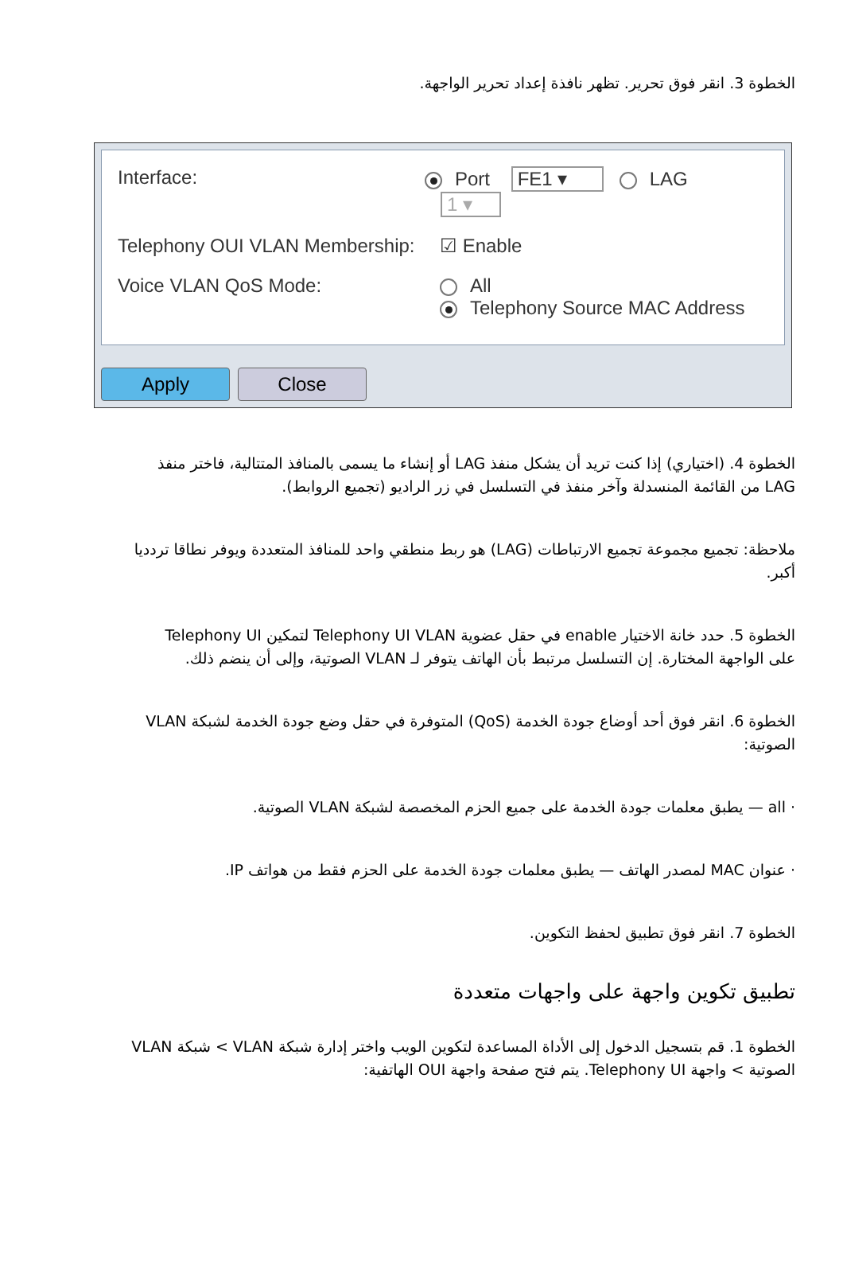الخطوة 3. انقر فوق تحرير. تظهر نافذة إعداد تحرير الواجهة.
Interface: Port FE1 ▾ LAG 1 ▾
Telephony OUI VLAN Membership: ☑ Enable
Voice VLAN QoS Mode: All
Telephony Source MAC Address
Apply Close
الخطوة 4. (اختياري) إذا كنت تريد أن يشكل منفذ LAG أو إنشاء ما يسمى بالمنافذ المتتالية، فاختر منفذ LAG من القائمة المنسدلة وآخر منفذ في التسلسل في زر الراديو (تجميع الروابط).
ملاحظة: تجميع مجموعة تجميع الارتباطات (LAG) هو ربط منطقي واحد للمنافذ المتعددة ويوفر نطاقا تردديا أكبر.
الخطوة 5. حدد خانة الاختيار enable في حقل عضوية Telephony UI VLAN لتمكين Telephony UI على الواجهة المختارة. إن التسلسل مرتبط بأن الهاتف يتوفر لـ VLAN الصوتية، وإلى أن ينضم ذلك.
الخطوة 6. انقر فوق أحد أوضاع جودة الخدمة (QoS) المتوفرة في حقل وضع جودة الخدمة لشبكة VLAN الصوتية:
· all — يطبق معلمات جودة الخدمة على جميع الحزم المخصصة لشبكة VLAN الصوتية.
· عنوان MAC لمصدر الهاتف — يطبق معلمات جودة الخدمة على الحزم فقط من هواتف IP.
الخطوة 7. انقر فوق تطبيق لحفظ التكوين.
تطبيق تكوين واجهة على واجهات متعددة
الخطوة 1. قم بتسجيل الدخول إلى الأداة المساعدة لتكوين الويب واختر إدارة شبكة VLAN > شبكة VLAN الصوتية > واجهة Telephony UI. يتم فتح صفحة واجهة OUI الهاتفية: